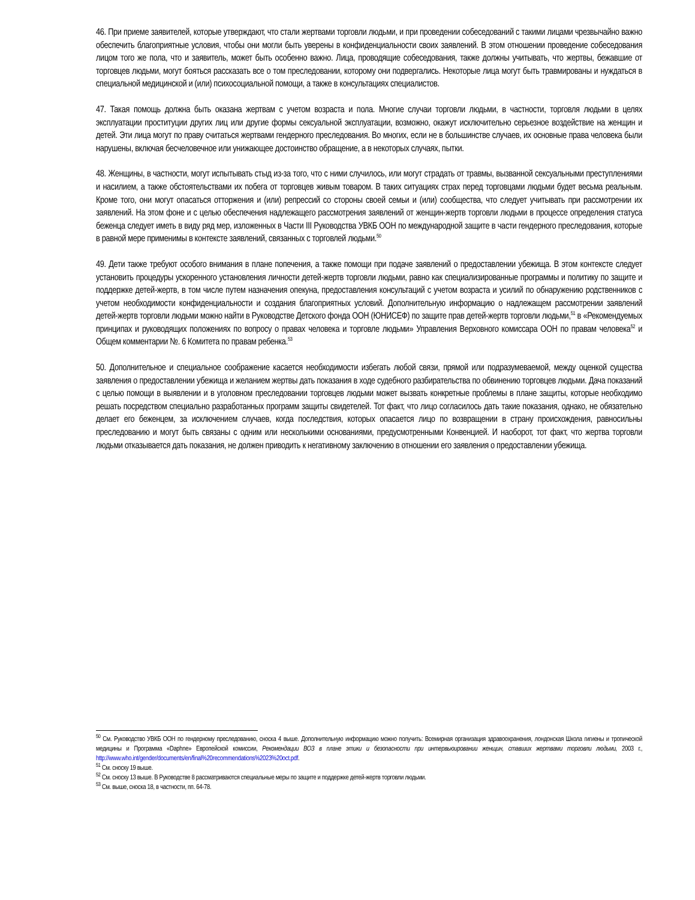46. При приеме заявителей, которые утверждают, что стали жертвами торговли людьми, и при проведении собеседований с такими лицами чрезвычайно важно обеспечить благоприятные условия, чтобы они могли быть уверены в конфиденциальности своих заявлений. В этом отношении проведение собеседования лицом того же пола, что и заявитель, может быть особенно важно. Лица, проводящие собеседования, также должны учитывать, что жертвы, бежавшие от торговцев людьми, могут бояться рассказать все о том преследовании, которому они подвергались. Некоторые лица могут быть травмированы и нуждаться в специальной медицинской и (или) психосоциальной помощи, а также в консультациях специалистов.
47. Такая помощь должна быть оказана жертвам с учетом возраста и пола. Многие случаи торговли людьми, в частности, торговля людьми в целях эксплуатации проституции других лиц или другие формы сексуальной эксплуатации, возможно, окажут исключительно серьезное воздействие на женщин и детей. Эти лица могут по праву считаться жертвами гендерного преследования. Во многих, если не в большинстве случаев, их основные права человека были нарушены, включая бесчеловечное или унижающее достоинство обращение, а в некоторых случаях, пытки.
48. Женщины, в частности, могут испытывать стыд из-за того, что с ними случилось, или могут страдать от травмы, вызванной сексуальными преступлениями и насилием, а также обстоятельствами их побега от торговцев живым товаром. В таких ситуациях страх перед торговцами людьми будет весьма реальным. Кроме того, они могут опасаться отторжения и (или) репрессий со стороны своей семьи и (или) сообщества, что следует учитывать при рассмотрении их заявлений. На этом фоне и с целью обеспечения надлежащего рассмотрения заявлений от женщин-жертв торговли людьми в процессе определения статуса беженца следует иметь в виду ряд мер, изложенных в Части III Руководства УВКБ ООН по международной защите в части гендерного преследования, которые в равной мере применимы в контексте заявлений, связанных с торговлей людьми.<sup>50</sup>
49. Дети также требуют особого внимания в плане попечения, а также помощи при подаче заявлений о предоставлении убежища. В этом контексте следует установить процедуры ускоренного установления личности детей-жертв торговли людьми, равно как специализированные программы и политику по защите и поддержке детей-жертв, в том числе путем назначения опекуна, предоставления консультаций с учетом возраста и усилий по обнаружению родственников с учетом необходимости конфиденциальности и создания благоприятных условий. Дополнительную информацию о надлежащем рассмотрении заявлений детей-жертв торговли людьми можно найти в Руководстве Детского фонда ООН (ЮНИСЕФ) по защите прав детей-жертв торговли людьми,<sup>51</sup> в «Рекомендуемых принципах и руководящих положениях по вопросу о правах человека и торговле людьми» Управления Верховного комиссара ООН по правам человека<sup>52</sup> и Общем комментарии №. 6 Комитета по правам ребенка.<sup>53</sup>
50. Дополнительное и специальное соображение касается необходимости избегать любой связи, прямой или подразумеваемой, между оценкой существа заявления о предоставлении убежища и желанием жертвы дать показания в ходе судебного разбирательства по обвинению торговцев людьми. Дача показаний с целью помощи в выявлении и в уголовном преследовании торговцев людьми может вызвать конкретные проблемы в плане защиты, которые необходимо решать посредством специально разработанных программ защиты свидетелей. Тот факт, что лицо согласилось дать такие показания, однако, не обязательно делает его беженцем, за исключением случаев, когда последствия, которых опасается лицо по возвращении в страну происхождения, равносильны преследованию и могут быть связаны с одним или несколькими основаниями, предусмотренными Конвенцией. И наоборот, тот факт, что жертва торговли людьми отказывается дать показания, не должен приводить к негативному заключению в отношении его заявления о предоставлении убежища.
<sup>50</sup> См. Руководство УВКБ ООН по гендерному преследованию, сноска 4 выше. Дополнительную информацию можно получить: Всемирная организация здравоохранения, лондонская Школа гигиены и тропической медицины и Программа «Daphne» Европейской комиссии, Рекомендации ВОЗ в плане этики и безопасности при интервьюировании женщин, ставших жертвами торговли людьми, 2003 г., http://www.who.int/gender/documents/en/final%20recommendations%2023%20oct.pdf.
<sup>51</sup> См. сноску 19 выше.
<sup>52</sup> См. сноску 13 выше. В Руководстве 8 рассматриваются специальные меры по защите и поддержке детей-жертв торговли людьми.
<sup>53</sup> См. выше, сноска 18, в частности, пп. 64-78.